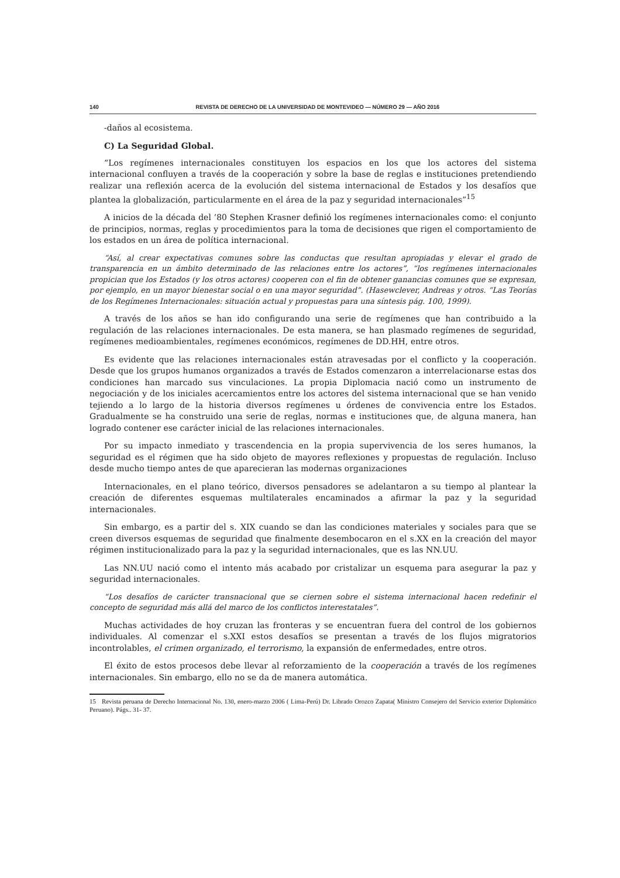140 REVISTA DE DERECHO DE LA UNIVERSIDAD DE MONTEVIDEO — NÚMERO 29 — AÑO 2016
-daños al ecosistema.
C) La Seguridad Global.
“Los regímenes internacionales constituyen los espacios en los que los actores del sistema internacional confluyen a través de la cooperación y sobre la base de reglas e instituciones pretendiendo realizar una reflexión acerca de la evolución del sistema internacional de Estados y los desafíos que plantea la globalización, particularmente en el área de la paz y seguridad internacionales”<sup>15</sup>
A inicios de la década del ’80 Stephen Krasner definió los regímenes internacionales como: el conjunto de principios, normas, reglas y procedimientos para la toma de decisiones que rigen el comportamiento de los estados en un área de política internacional.
“Así, al crear expectativas comunes sobre las conductas que resultan apropiadas y elevar el grado de transparencia en un ámbito determinado de las relaciones entre los actores”, “los regímenes internacionales propician que los Estados (y los otros actores) cooperen con el fin de obtener ganancias comunes que se expresan, por ejemplo, en un mayor bienestar social o en una mayor seguridad”. (Hasewclever, Andreas y otros. “Las Teorías de los Regímenes Internacionales: situación actual y propuestas para una síntesis pág. 100, 1999).
A través de los años se han ido configurando una serie de regímenes que han contribuido a la regulación de las relaciones internacionales. De esta manera, se han plasmado regímenes de seguridad, regímenes medioambientales, regímenes económicos, regímenes de DD.HH, entre otros.
Es evidente que las relaciones internacionales están atravesadas por el conflicto y la cooperación. Desde que los grupos humanos organizados a través de Estados comenzaron a interrelacionarse estas dos condiciones han marcado sus vinculaciones. La propia Diplomacia nació como un instrumento de negociación y de los iniciales acercamientos entre los actores del sistema internacional que se han venido tejiendo a lo largo de la historia diversos regímenes u órdenes de convivencia entre los Estados. Gradualmente se ha construido una serie de reglas, normas e instituciones que, de alguna manera, han logrado contener ese carácter inicial de las relaciones internacionales.
Por su impacto inmediato y trascendencia en la propia supervivencia de los seres humanos, la seguridad es el régimen que ha sido objeto de mayores reflexiones y propuestas de regulación. Incluso desde mucho tiempo antes de que aparecieran las modernas organizaciones
Internacionales, en el plano teórico, diversos pensadores se adelantaron a su tiempo al plantear la creación de diferentes esquemas multilaterales encaminados a afirmar la paz y la seguridad internacionales.
Sin embargo, es a partir del s. XIX cuando se dan las condiciones materiales y sociales para que se creen diversos esquemas de seguridad que finalmente desembocaron en el s.XX en la creación del mayor régimen institucionalizado para la paz y la seguridad internacionales, que es las NN.UU.
Las NN.UU nació como el intento más acabado por cristalizar un esquema para asegurar la paz y seguridad internacionales.
“Los desafíos de carácter transnacional que se ciernen sobre el sistema internacional hacen redefinir el concepto de seguridad más allá del marco de los conflictos interestatales”.
Muchas actividades de hoy cruzan las fronteras y se encuentran fuera del control de los gobiernos individuales. Al comenzar el s.XXI estos desafíos se presentan a través de los flujos migratorios incontrolables, el crimen organizado, el terrorismo, la expansión de enfermedades, entre otros.
El éxito de estos procesos debe llevar al reforzamiento de la cooperación a través de los regímenes internacionales. Sin embargo, ello no se da de manera automática.
15 Revista peruana de Derecho Internacional No. 130, enero-marzo 2006 ( Lima-Perú) Dr. Librado Orozco Zapata( Ministro Consejero del Servicio exterior Diplomático Peruano). Págs.. 31- 37.